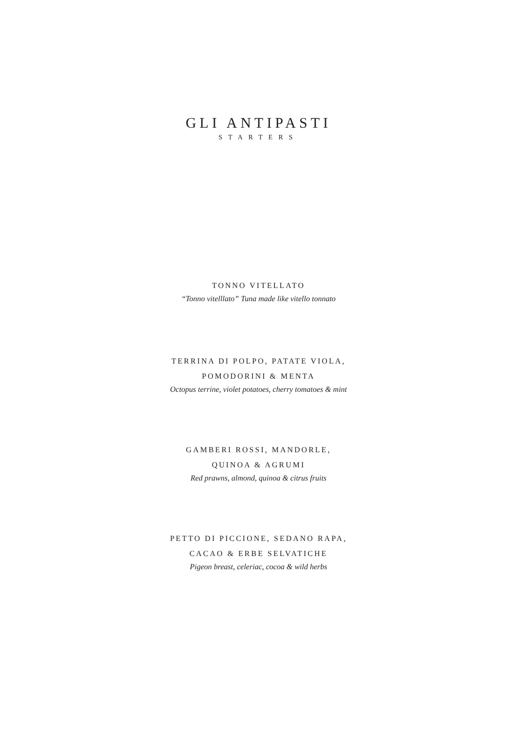GLI ANTIPASTI
STARTERS
TONNO VITELLATO
“Tonno vitelllato” Tuna made like vitello tonnato
TERRINA DI POLPO, PATATE VIOLA,
POMODORINI & MENTA
Octopus terrine, violet potatoes, cherry tomatoes & mint
GAMBERI ROSSI, MANDORLE,
QUINOA & AGRUMI
Red prawns, almond, quinoa & citrus fruits
PETTO DI PICCIONE, SEDANO RAPA,
CACAO & ERBE SELVATICHE
Pigeon breast, celeriac, cocoa & wild herbs